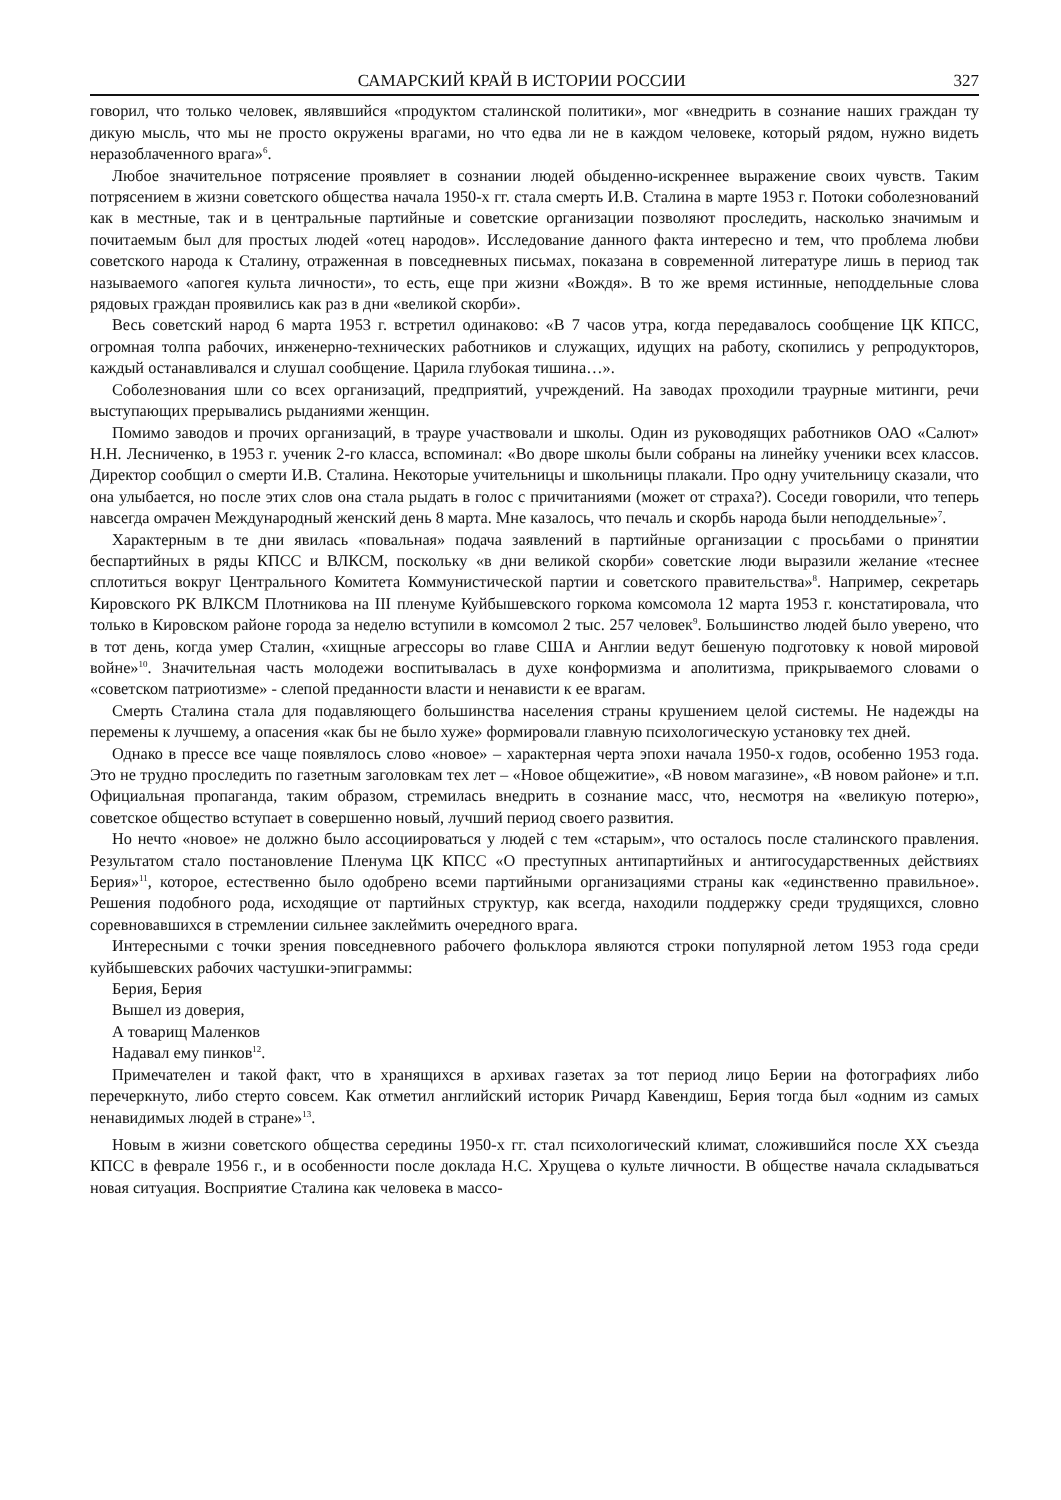САМАРСКИЙ КРАЙ В ИСТОРИИ РОССИИ 327
говорил, что только человек, являвшийся «продуктом сталинской политики», мог «внедрить в сознание наших граждан ту дикую мысль, что мы не просто окружены врагами, но что едва ли не в каждом человеке, который рядом, нужно видеть неразоблаченного врага»<sup>6</sup>.
Любое значительное потрясение проявляет в сознании людей обыденно-искреннее выражение своих чувств. Таким потрясением в жизни советского общества начала 1950-х гг. стала смерть И.В. Сталина в марте 1953 г. Потоки соболезнований как в местные, так и в центральные партийные и советские организации позволяют проследить, насколько значимым и почитаемым был для простых людей «отец народов». Исследование данного факта интересно и тем, что проблема любви советского народа к Сталину, отраженная в повседневных письмах, показана в современной литературе лишь в период так называемого «апогея культа личности», то есть, еще при жизни «Вождя». В то же время истинные, неподдельные слова рядовых граждан проявились как раз в дни «великой скорби».
Весь советский народ 6 марта 1953 г. встретил одинаково: «В 7 часов утра, когда передавалось сообщение ЦК КПСС, огромная толпа рабочих, инженерно-технических работников и служащих, идущих на работу, скопились у репродукторов, каждый останавливался и слушал сообщение. Царила глубокая тишина…».
Соболезнования шли со всех организаций, предприятий, учреждений. На заводах проходили траурные митинги, речи выступающих прерывались рыданиями женщин.
Помимо заводов и прочих организаций, в трауре участвовали и школы. Один из руководящих работников ОАО «Салют» Н.Н. Лесниченко, в 1953 г. ученик 2-го класса, вспоминал: «Во дворе школы были собраны на линейку ученики всех классов. Директор сообщил о смерти И.В. Сталина. Некоторые учительницы и школьницы плакали. Про одну учительницу сказали, что она улыбается, но после этих слов она стала рыдать в голос с причитаниями (может от страха?). Соседи говорили, что теперь навсегда омрачен Международный женский день 8 марта. Мне казалось, что печаль и скорбь народа были неподдельные»<sup>7</sup>.
Характерным в те дни явилась «повальная» подача заявлений в партийные организации с просьбами о принятии беспартийных в ряды КПСС и ВЛКСМ, поскольку «в дни великой скорби» советские люди выразили желание «теснее сплотиться вокруг Центрального Комитета Коммунистической партии и советского правительства»<sup>8</sup>. Например, секретарь Кировского РК ВЛКСМ Плотникова на III пленуме Куйбышевского горкома комсомола 12 марта 1953 г. констатировала, что только в Кировском районе города за неделю вступили в комсомол 2 тыс. 257 человек<sup>9</sup>. Большинство людей было уверено, что в тот день, когда умер Сталин, «хищные агрессоры во главе США и Англии ведут бешеную подготовку к новой мировой войне»<sup>10</sup>. Значительная часть молодежи воспитывалась в духе конформизма и аполитизма, прикрываемого словами о «советском патриотизме» - слепой преданности власти и ненависти к ее врагам.
Смерть Сталина стала для подавляющего большинства населения страны крушением целой системы. Не надежды на перемены к лучшему, а опасения «как бы не было хуже» формировали главную психологическую установку тех дней.
Однако в прессе все чаще появлялось слово «новое» – характерная черта эпохи начала 1950-х годов, особенно 1953 года. Это не трудно проследить по газетным заголовкам тех лет – «Новое общежитие», «В новом магазине», «В новом районе» и т.п. Официальная пропаганда, таким образом, стремилась внедрить в сознание масс, что, несмотря на «великую потерю», советское общество вступает в совершенно новый, лучший период своего развития.
Но нечто «новое» не должно было ассоциироваться у людей с тем «старым», что осталось после сталинского правления. Результатом стало постановление Пленума ЦК КПСС «О преступных антипартийных и антигосударственных действиях Берия»<sup>11</sup>, которое, естественно было одобрено всеми партийными организациями страны как «единственно правильное». Решения подобного рода, исходящие от партийных структур, как всегда, находили поддержку среди трудящихся, словно соревновавшихся в стремлении сильнее заклеймить очередного врага.
Интересными с точки зрения повседневного рабочего фольклора являются строки популярной летом 1953 года среди куйбышевских рабочих частушки-эпиграммы:
Берия, Берия
Вышел из доверия,
А товарищ Маленков
Надавал ему пинков<sup>12</sup>.
Примечателен и такой факт, что в хранящихся в архивах газетах за тот период лицо Берии на фотографиях либо перечеркнуто, либо стерто совсем. Как отметил английский историк Ричард Кавендиш, Берия тогда был «одним из самых ненавидимых людей в стране»<sup>13</sup>.
Новым в жизни советского общества середины 1950-х гг. стал психологический климат, сложившийся после XX съезда КПСС в феврале 1956 г., и в особенности после доклада Н.С. Хрущева о культе личности. В обществе начала складываться новая ситуация. Восприятие Сталина как человека в массо-